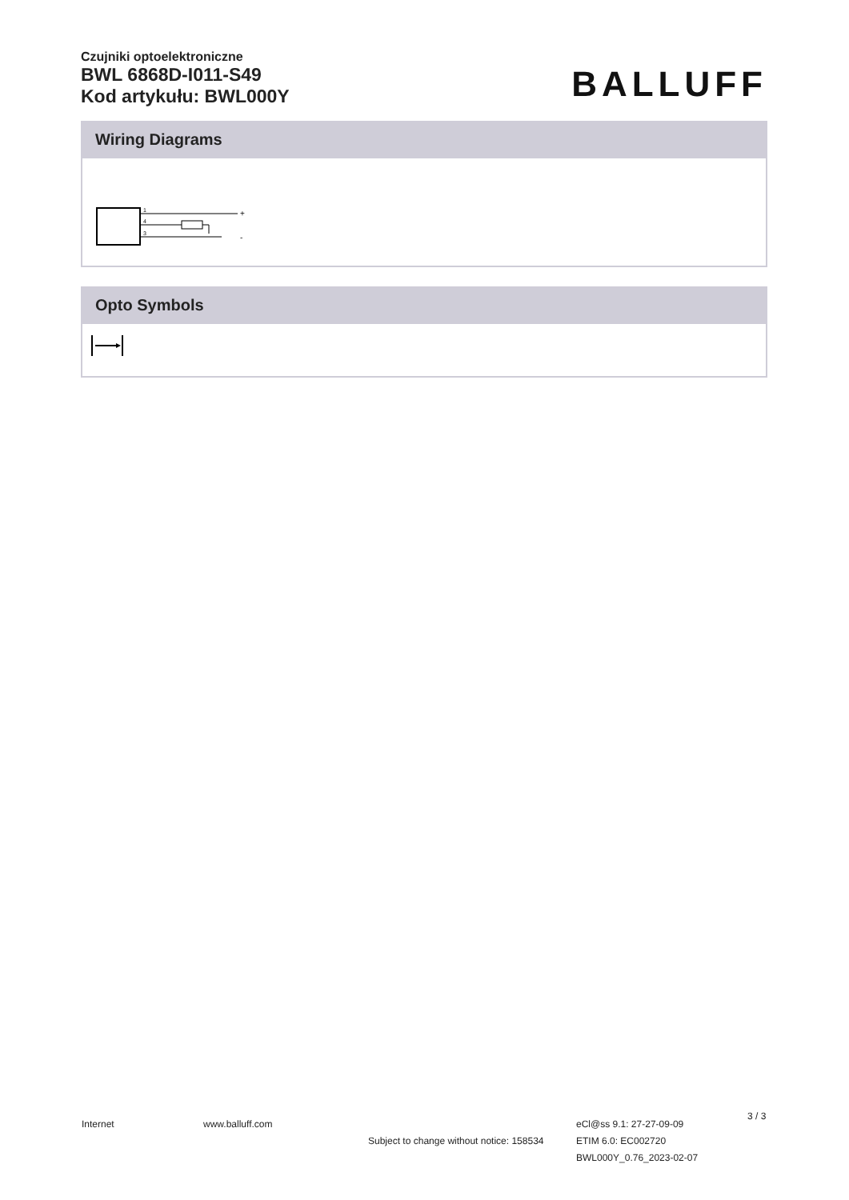Czujniki optoelektroniczne
BWL 6868D-I011-S49
Kod artykułu: BWL000Y
BALLUFF
Wiring Diagrams
1
4
3
+
-
Opto Symbols
Internet www.balluff.com
Subject to change without notice: 158534
eCl@ss 9.1: 27-27-09-09
ETIM 6.0: EC002720
BWL000Y_0.76_2023-02-07
3 / 3